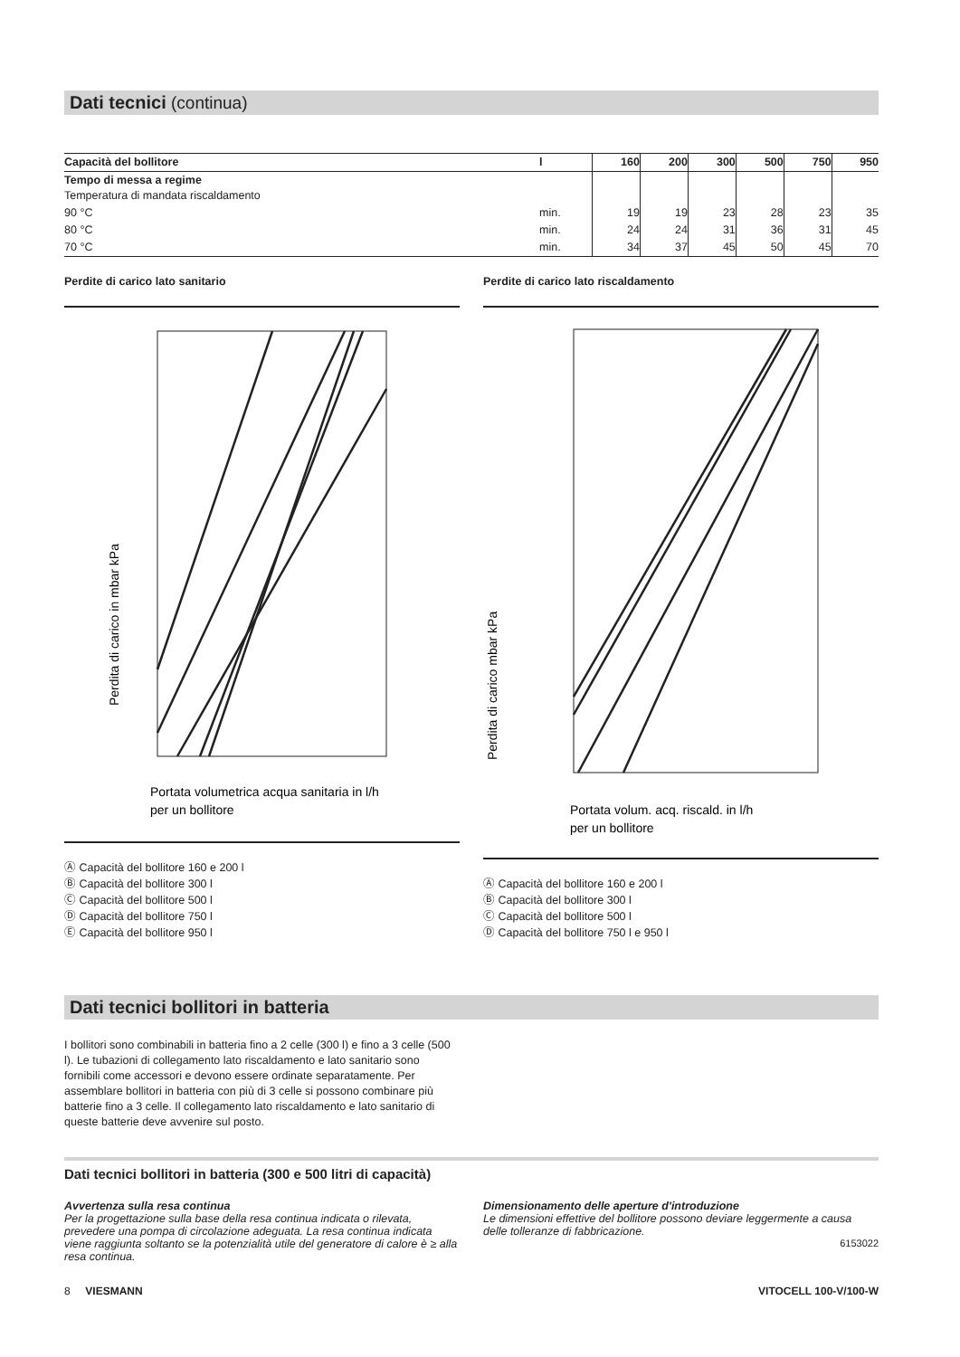Dati tecnici (continua)
| Capacità del bollitore | l | 160 | 200 | 300 | 500 | 750 | 950 |
| --- | --- | --- | --- | --- | --- | --- | --- |
| Tempo di messa a regime Temperatura di mandata riscaldamento | | | | | | | |
| 90 °C | min. | 19 | 19 | 23 | 28 | 23 | 35 |
| 80 °C | min. | 24 | 24 | 31 | 36 | 31 | 45 |
| 70 °C | min. | 34 | 37 | 45 | 50 | 45 | 70 |
Perdite di carico lato sanitario
Perdita di carico in mbar kPa
Portata volumetrica acqua sanitaria in l/h
per un bollitore
Ⓐ Capacità del bollitore 160 e 200 l
Ⓑ Capacità del bollitore 300 l
Ⓒ Capacità del bollitore 500 l
Ⓓ Capacità del bollitore 750 l
Ⓔ Capacità del bollitore 950 l
Perdite di carico lato riscaldamento
Perdita di carico mbar kPa
Portata volum. acq. riscald. in l/h
per un bollitore
Ⓐ Capacità del bollitore 160 e 200 l
Ⓑ Capacità del bollitore 300 l
Ⓒ Capacità del bollitore 500 l
Ⓓ Capacità del bollitore 750 l e 950 l
Dati tecnici bollitori in batteria
I bollitori sono combinabili in batteria fino a 2 celle (300 l) e fino a 3 celle (500 l). Le tubazioni di collegamento lato riscaldamento e lato sanitario sono fornibili come accessori e devono essere ordinate separatamente. Per assemblare bollitori in batteria con più di 3 celle si possono combinare più batterie fino a 3 celle. Il collegamento lato riscaldamento e lato sanitario di queste batterie deve avvenire sul posto.
Dati tecnici bollitori in batteria (300 e 500 litri di capacità)
Avvertenza sulla resa continua
Per la progettazione sulla base della resa continua indicata o rilevata, prevedere una pompa di circolazione adeguata. La resa continua indicata viene raggiunta soltanto se la potenzialità utile del generatore di calore è ≥ alla resa continua.
Dimensionamento delle aperture d'introduzione
Le dimensioni effettive del bollitore possono deviare leggermente a causa delle tolleranze di fabbricazione.
6153022
8 VIESMANN VITOCELL 100-V/100-W